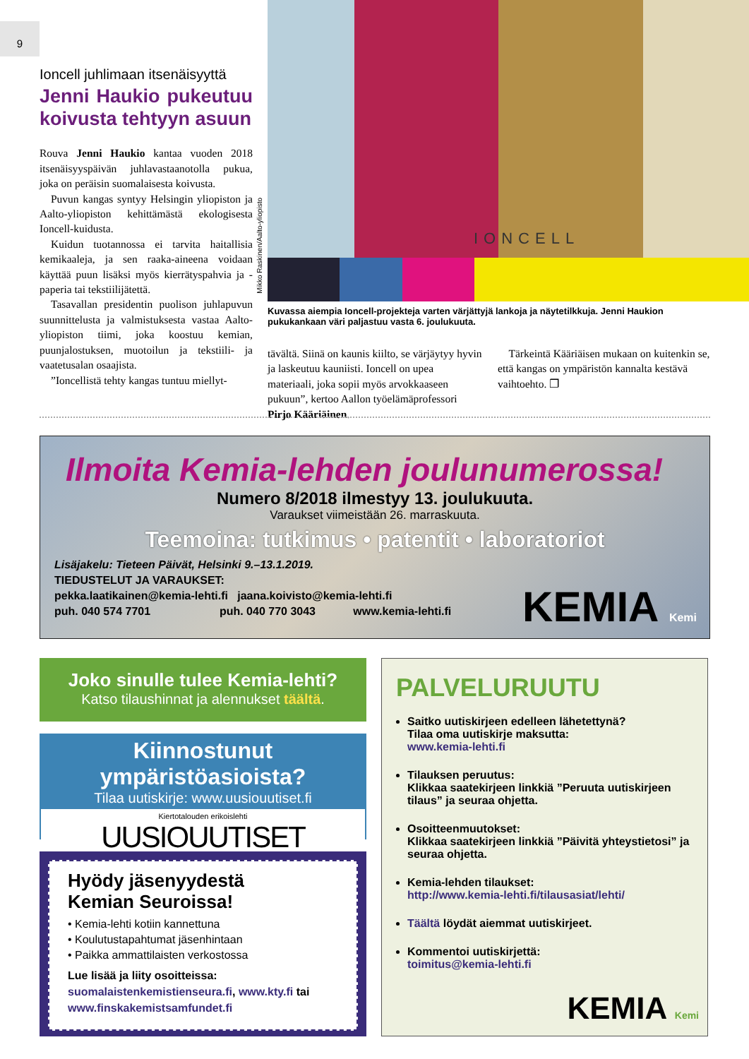9
Ioncell juhlimaan itsenäisyyttä
Jenni Haukio pukeutuu koivusta tehtyyn asuun
Rouva Jenni Haukio kantaa vuoden 2018 itsenäisyyspäivän juhlavastaanotolla pukua, joka on peräisin suomalaisesta koivusta.
Puvun kangas syntyy Helsingin yliopiston ja Aalto-yliopiston kehittämästä ekologisesta Ioncell-kuidusta.
Kuidun tuotannossa ei tarvita haitallisia kemikaaleja, ja sen raaka-aineena voidaan käyttää puun lisäksi myös kierrätyspahvia ja -paperia tai tekstiilijätettä.
Tasavallan presidentin puolison juhlapuvun suunnittelusta ja valmistuksesta vastaa Aalto-yliopiston tiimi, joka koostuu kemian, puunjalostuksen, muotoilun ja tekstiili- ja vaatetusalan osaajista.
”Ioncellistä tehty kangas tuntuu miellyt-
IONCELL
Mikko Raskinen/Aalto-yliopisto
Kuvassa aiempia Ioncell-projekteja varten värjättyjä lankoja ja näytetilkkuja. Jenni Haukion pukukankaan väri paljastuu vasta 6. joulukuuta.
tävältä. Siinä on kaunis kiilto, se värjäytyy hyvin ja laskeutuu kauniisti. Ioncell on upea materiaali, joka sopii myös arvokkaaseen pukuun”, kertoo Aallon työelämäprofessori Pirjo Kääriäinen.
Tärkeintä Kääriäisen mukaan on kuitenkin se, että kangas on ympäristön kannalta kestävä vaihtoehto. ❐
Ilmoita Kemia-lehden joulunumerossa!
Numero 8/2018 ilmestyy 13. joulukuuta.
Varaukset viimeistään 26. marraskuuta.
Teemoina: tutkimus • patentit • laboratoriot
Lisäjakelu: Tieteen Päivät, Helsinki 9.–13.1.2019.
TIEDUSTELUT JA VARAUKSET:
pekka.laatikainen@kemia-lehti.fi jaana.koivisto@kemia-lehti.fi
puh. 040 574 7701 puh. 040 770 3043 www.kemia-lehti.fi
KEMIA Kemi
Joko sinulle tulee Kemia-lehti?
Katso tilaushinnat ja alennukset täältä.
Kiinnostunut ympäristöasioista?
Tilaa uutiskirje: www.uusiouutiset.fi
Kiertotalouden erikoislehti
UUSIOUUTISET
Hyödy jäsenyydestä
Kemian Seuroissa!
• Kemia-lehti kotiin kannettuna
• Koulutustapahtumat jäsenhintaan
• Paikka ammattilaisten verkostossa
Lue lisää ja liity osoitteissa:
suomalaistenkemistienseura.fi, www.kty.fi tai www.finskakemistsamfundet.fi
PALVELURUUTU
Saitko uutiskirjeen edelleen lähetettynä?
Tilaa oma uutiskirje maksutta:
www.kemia-lehti.fi
Tilauksen peruutus:
Klikkaa saatekirjeen linkkiä ”Peruuta uutiskirjeen tilaus” ja seuraa ohjetta.
Osoitteenmuutokset:
Klikkaa saatekirjeen linkkiä ”Päivitä yhteystietosi” ja seuraa ohjetta.
Kemia-lehden tilaukset:
http://www.kemia-lehti.fi/tilausasiat/lehti/
Täältä löydät aiemmat uutiskirjeet.
Kommentoi uutiskirjettä:
toimitus@kemia-lehti.fi
KEMIA Kemi